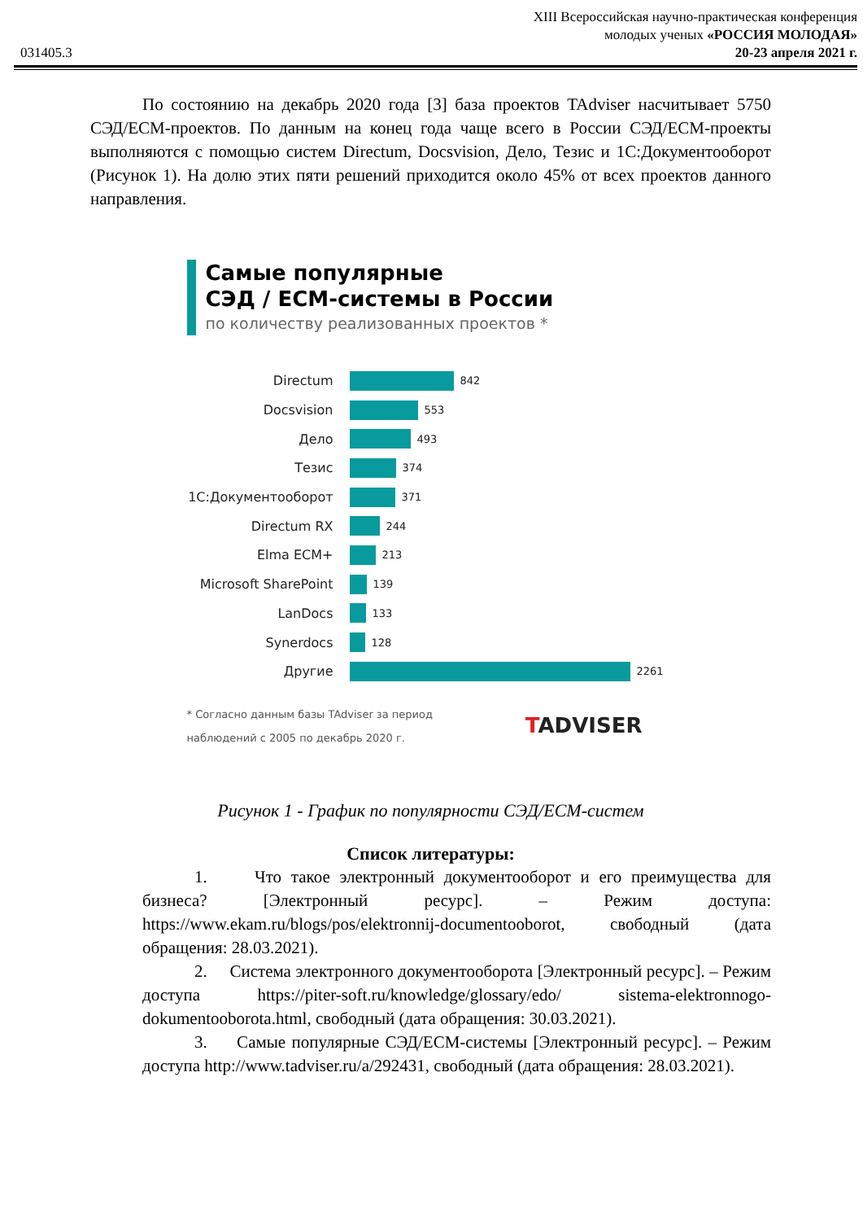031405.3
XIII Всероссийская научно-практическая конференция
молодых ученых «РОССИЯ МОЛОДАЯ»
20-23 апреля 2021 г.
По состоянию на декабрь 2020 года [3] база проектов TAdviser насчитывает 5750 СЭД/ECM-проектов. По данным на конец года чаще всего в России СЭД/ECM-проекты выполняются с помощью систем Directum, Docsvision, Дело, Тезис и 1С:Документооборот (Рисунок 1). На долю этих пяти решений приходится около 45% от всех проектов данного направления.
Самые популярные
СЭД / ECM-системы в России
по количеству реализованных проектов *
Directum 842
Docsvision 553
Дело 493
Тезис 374
1С:Документооборот 371
Directum RX 244
Elma ECM+ 213
Microsoft SharePoint 139
LanDocs 133
Synerdocs 128
Другие 2261
* Согласно данным базы TAdviser за период
наблюдений с 2005 по декабрь 2020 г. TADVISER
Рисунок 1 - График по популярности СЭД/ECM-систем
Список литературы:
1. Что такое электронный документооборот и его преимущества для бизнеса? [Электронный ресурс]. – Режим доступа: https://www.ekam.ru/blogs/pos/elektronnij-documentooborot, свободный (дата обращения: 28.03.2021).
2. Система электронного документооборота [Электронный ресурс]. – Режим доступа https://piter-soft.ru/knowledge/glossary/edo/ sistema-elektronnogo-dokumentooborota.html, свободный (дата обращения: 30.03.2021).
3. Самые популярные СЭД/ECM-системы [Электронный ресурс]. – Режим доступа http://www.tadviser.ru/a/292431, свободный (дата обращения: 28.03.2021).